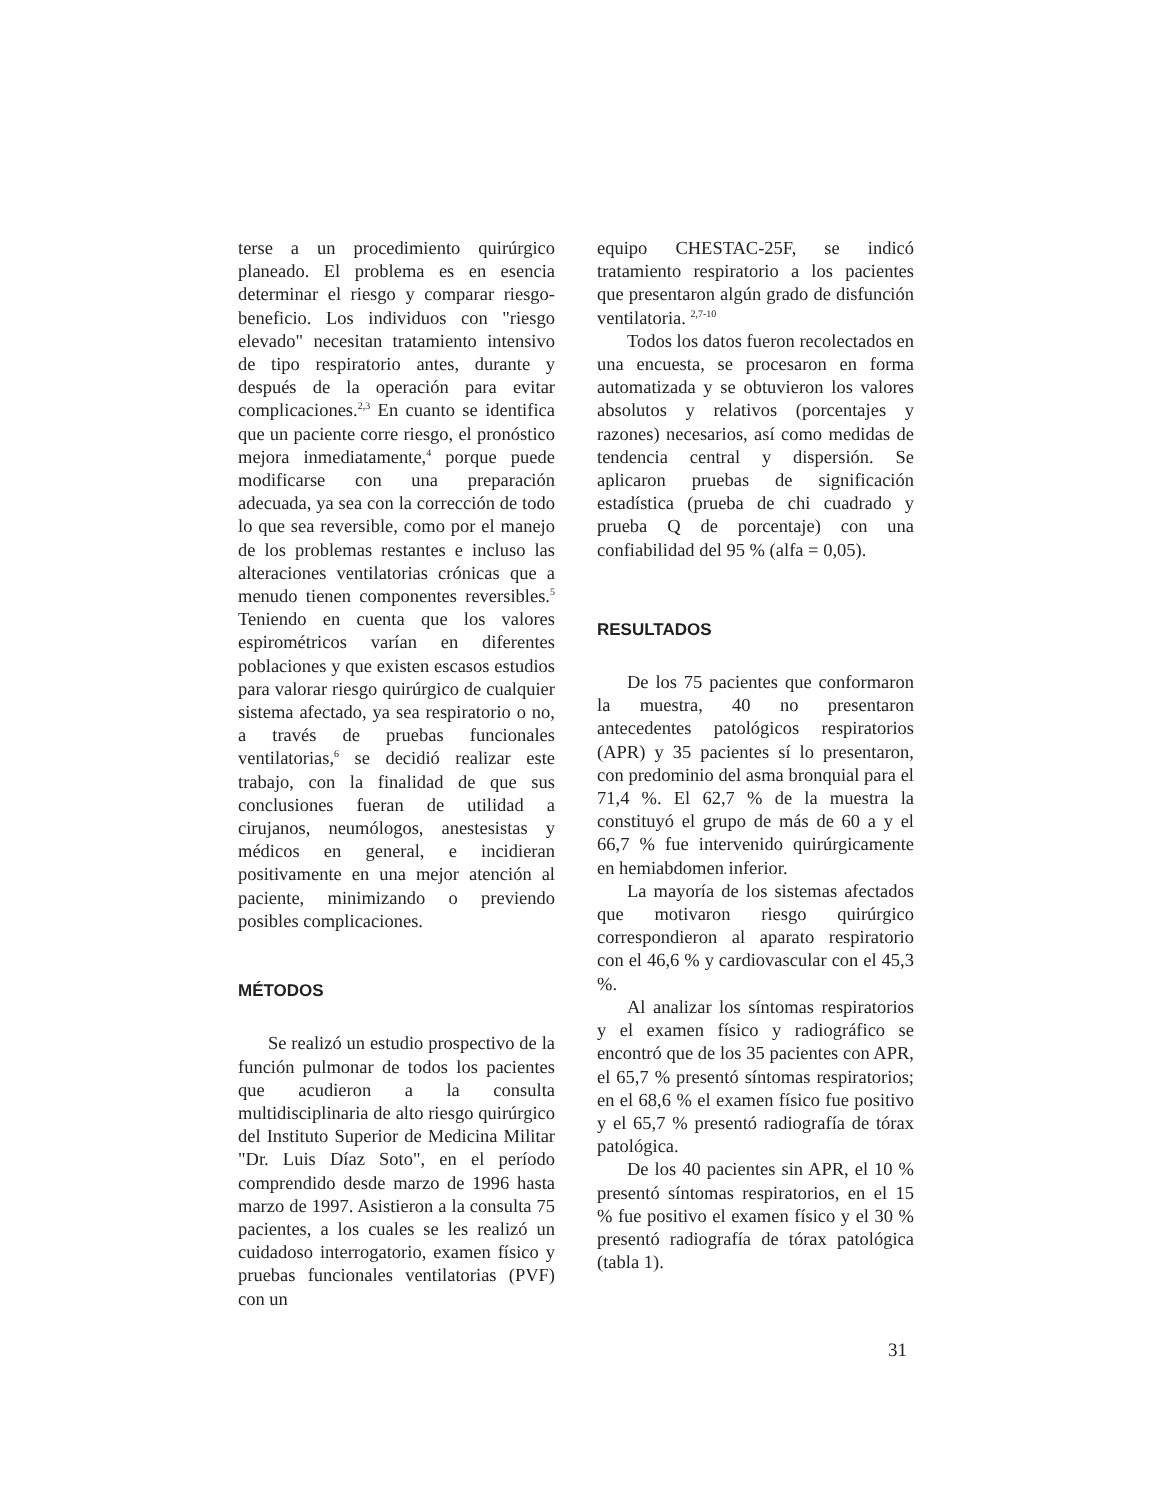terse a un procedimiento quirúrgico planeado. El problema es en esencia determinar el riesgo y comparar riesgo-beneficio. Los individuos con "riesgo elevado" necesitan tratamiento intensivo de tipo respiratorio antes, durante y después de la operación para evitar complicaciones.<sup>2,3</sup> En cuanto se identifica que un paciente corre riesgo, el pronóstico mejora inmediatamente,<sup>4</sup> porque puede modificarse con una preparación adecuada, ya sea con la corrección de todo lo que sea reversible, como por el manejo de los problemas restantes e incluso las alteraciones ventilatorias crónicas que a menudo tienen componentes reversibles.<sup>5</sup> Teniendo en cuenta que los valores espirométricos varían en diferentes poblaciones y que existen escasos estudios para valorar riesgo quirúrgico de cualquier sistema afectado, ya sea respiratorio o no, a través de pruebas funcionales ventilatorias,<sup>6</sup> se decidió realizar este trabajo, con la finalidad de que sus conclusiones fueran de utilidad a cirujanos, neumólogos, anestesistas y médicos en general, e incidieran positivamente en una mejor atención al paciente, minimizando o previendo posibles complicaciones.
MÉTODOS
Se realizó un estudio prospectivo de la función pulmonar de todos los pacientes que acudieron a la consulta multidisciplinaria de alto riesgo quirúrgico del Instituto Superior de Medicina Militar "Dr. Luis Díaz Soto", en el período comprendido desde marzo de 1996 hasta marzo de 1997. Asistieron a la consulta 75 pacientes, a los cuales se les realizó un cuidadoso interrogatorio, examen físico y pruebas funcionales ventilatorias (PVF) con un
equipo CHESTAC-25F, se indicó tratamiento respiratorio a los pacientes que presentaron algún grado de disfunción ventilatoria. <sup>2,7-10</sup>
Todos los datos fueron recolectados en una encuesta, se procesaron en forma automatizada y se obtuvieron los valores absolutos y relativos (porcentajes y razones) necesarios, así como medidas de tendencia central y dispersión. Se aplicaron pruebas de significación estadística (prueba de chi cuadrado y prueba Q de porcentaje) con una confiabilidad del 95 % (alfa = 0,05).
RESULTADOS
De los 75 pacientes que conformaron la muestra, 40 no presentaron antecedentes patológicos respiratorios (APR) y 35 pacientes sí lo presentaron, con predominio del asma bronquial para el 71,4 %. El 62,7 % de la muestra la constituyó el grupo de más de 60 a y el 66,7 % fue intervenido quirúrgicamente en hemiabdomen inferior.
La mayoría de los sistemas afectados que motivaron riesgo quirúrgico correspondieron al aparato respiratorio con el 46,6 % y cardiovascular con el 45,3 %.
Al analizar los síntomas respiratorios y el examen físico y radiográfico se encontró que de los 35 pacientes con APR, el 65,7 % presentó síntomas respiratorios; en el 68,6 % el examen físico fue positivo y el 65,7 % presentó radiografía de tórax patológica.
De los 40 pacientes sin APR, el 10 % presentó síntomas respiratorios, en el 15 % fue positivo el examen físico y el 30 % presentó radiografía de tórax patológica (tabla 1).
31